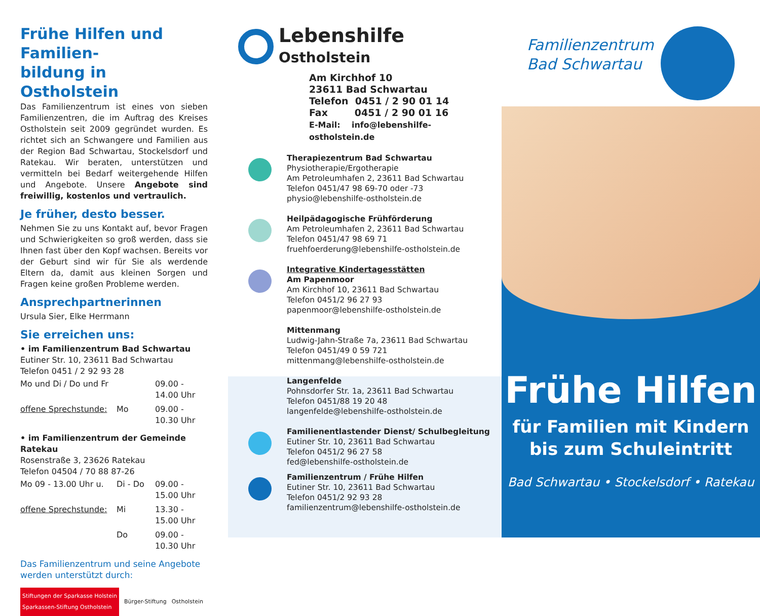Frühe Hilfen und Familien-
bildung in Ostholstein
Das Familienzentrum ist eines von sieben Familienzentren, die im Auftrag des Kreises Ostholstein seit 2009 gegründet wurden. Es richtet sich an Schwangere und Familien aus der Region Bad Schwartau, Stockelsdorf und Ratekau. Wir beraten, unterstützen und vermitteln bei Bedarf weitergehende Hilfen und Angebote. Unsere Angebote sind freiwillig, kostenlos und vertraulich.
Je früher, desto besser.
Nehmen Sie zu uns Kontakt auf, bevor Fragen und Schwierigkeiten so groß werden, dass sie Ihnen fast über den Kopf wachsen. Bereits vor der Geburt sind wir für Sie als werdende Eltern da, damit aus kleinen Sorgen und Fragen keine großen Probleme werden.
Ansprechpartnerinnen
Ursula Sier, Elke Herrmann
Sie erreichen uns:
• im Familienzentrum Bad Schwartau
Eutiner Str. 10, 23611 Bad Schwartau
Telefon 0451 / 2 92 93 28
| Mo und Di / Do und Fr | | 09.00 - 14.00 Uhr |
| offene Sprechstunde: | Mo | 09.00 - 10.30 Uhr |
• im Familienzentrum der Gemeinde Ratekau
Rosenstraße 3, 23626 Ratekau
Telefon 04504 / 70 88 87-26
| Mo 09 - 13.00 Uhr u. | Di - Do | 09.00 - 15.00 Uhr |
| offene Sprechstunde: | Mi | 13.30 - 15.00 Uhr |
| | Do | 09.00 - 10.30 Uhr |
Das Familienzentrum und seine Angebote werden unterstützt durch:
Stiftungen der Sparkasse Holstein
Sparkassen-Stiftung Ostholstein
Bürger-Stiftung Ostholstein
Lebenshilfe
Ostholstein
Am Kirchhof 10
23611 Bad Schwartau
Telefon 0451 / 2 90 01 14
Fax 0451 / 2 90 01 16
E-Mail: info@lebenshilfe-ostholstein.de
Therapiezentrum Bad Schwartau
Physiotherapie/Ergotherapie
Am Petroleumhafen 2, 23611 Bad Schwartau
Telefon 0451/47 98 69-70 oder -73
physio@lebenshilfe-ostholstein.de
Heilpädagogische Frühförderung
Am Petroleumhafen 2, 23611 Bad Schwartau
Telefon 0451/47 98 69 71
fruehfoerderung@lebenshilfe-ostholstein.de
Integrative Kindertagesstätten
Am Papenmoor
Am Kirchhof 10, 23611 Bad Schwartau
Telefon 0451/2 96 27 93
papenmoor@lebenshilfe-ostholstein.de
Mittenmang
Ludwig-Jahn-Straße 7a, 23611 Bad Schwartau
Telefon 0451/49 0 59 721
mittenmang@lebenshilfe-ostholstein.de
Langenfelde
Pohnsdorfer Str. 1a, 23611 Bad Schwartau
Telefon 0451/88 19 20 48
langenfelde@lebenshilfe-ostholstein.de
Familienentlastender Dienst/ Schulbegleitung
Eutiner Str. 10, 23611 Bad Schwartau
Telefon 0451/2 96 27 58
fed@lebenshilfe-ostholstein.de
Familienzentrum / Frühe Hilfen
Eutiner Str. 10, 23611 Bad Schwartau
Telefon 0451/2 92 93 28
familienzentrum@lebenshilfe-ostholstein.de
Familienzentrum
Bad Schwartau
Frühe Hilfen
für Familien mit Kindern
bis zum Schuleintritt
Bad Schwartau • Stockelsdorf • Ratekau